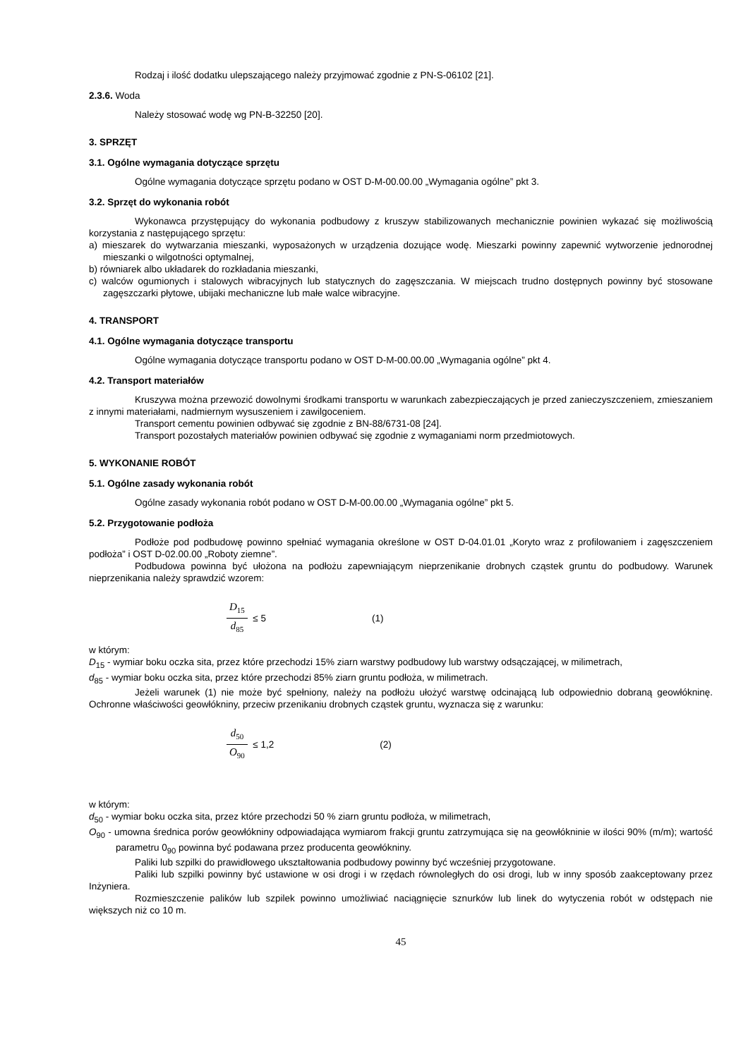Rodzaj i ilość dodatku ulepszającego należy przyjmować zgodnie z PN-S-06102 [21].
2.3.6. Woda
Należy stosować wodę wg PN-B-32250 [20].
3. SPRZĘT
3.1. Ogólne wymagania dotyczące sprzętu
Ogólne wymagania dotyczące sprzętu podano w OST D-M-00.00.00 „Wymagania ogólne” pkt 3.
3.2. Sprzęt do wykonania robót
Wykonawca przystępujący do wykonania podbudowy z kruszyw stabilizowanych mechanicznie powinien wykazać się możliwością korzystania z następującego sprzętu:
a) mieszarek do wytwarzania mieszanki, wyposażonych w urządzenia dozujące wodę. Mieszarki powinny zapewnić wytworzenie jednorodnej mieszanki o wilgotności optymalnej,
b) równiarek albo układarek do rozkładania mieszanki,
c) walców ogumionych i stalowych wibracyjnych lub statycznych do zagęszczania. W miejscach trudno dostępnych powinny być stosowane zagęszczarki płytowe, ubijaki mechaniczne lub małe walce wibracyjne.
4. TRANSPORT
4.1. Ogólne wymagania dotyczące transportu
Ogólne wymagania dotyczące transportu podano w OST D-M-00.00.00 „Wymagania ogólne” pkt 4.
4.2. Transport materiałów
Kruszywa można przewozić dowolnymi środkami transportu w warunkach zabezpieczających je przed zanieczyszczeniem, zmieszaniem z innymi materiałami, nadmiernym wysuszeniem i zawilgoceniem.
Transport cementu powinien odbywać się zgodnie z BN-88/6731-08 [24].
Transport pozostałych materiałów powinien odbywać się zgodnie z wymaganiami norm przedmiotowych.
5. WYKONANIE ROBÓT
5.1. Ogólne zasady wykonania robót
Ogólne zasady wykonania robót podano w OST D-M-00.00.00 „Wymagania ogólne” pkt 5.
5.2. Przygotowanie podłoża
Podłoże pod podbudowę powinno spełniać wymagania określone w OST D-04.01.01 „Koryto wraz z profilowaniem i zagęszczeniem podłoża” i OST D-02.00.00 „Roboty ziemne”.
Podbudowa powinna być ułożona na podłożu zapewniającym nieprzenikanie drobnych cząstek gruntu do podbudowy. Warunek nieprzenikania należy sprawdzić wzorem:
D<sub>15</sub> d<sub>85</sub> ≤ 5 (1)
w którym:
D<sub>15</sub> - wymiar boku oczka sita, przez które przechodzi 15% ziarn warstwy podbudowy lub warstwy odsączającej, w milimetrach,
d<sub>85</sub> - wymiar boku oczka sita, przez które przechodzi 85% ziarn gruntu podłoża, w milimetrach.
Jeżeli warunek (1) nie może być spełniony, należy na podłożu ułożyć warstwę odcinającą lub odpowiednio dobraną geowłókninę. Ochronne właściwości geowłókniny, przeciw przenikaniu drobnych cząstek gruntu, wyznacza się z warunku:
d<sub>50</sub> O<sub>90</sub> ≤ 1,2 (2)
w którym:
d<sub>50</sub> - wymiar boku oczka sita, przez które przechodzi 50 % ziarn gruntu podłoża, w milimetrach,
O<sub>90</sub> - umowna średnica porów geowłókniny odpowiadająca wymiarom frakcji gruntu zatrzymująca się na geowłókninie w ilości 90% (m/m); wartość parametru 0<sub>90</sub> powinna być podawana przez producenta geowłókniny.
Paliki lub szpilki do prawidłowego ukształtowania podbudowy powinny być wcześniej przygotowane.
Paliki lub szpilki powinny być ustawione w osi drogi i w rzędach równoległych do osi drogi, lub w inny sposób zaakceptowany przez Inżyniera.
Rozmieszczenie palików lub szpilek powinno umożliwiać naciągnięcie sznurków lub linek do wytyczenia robót w odstępach nie większych niż co 10 m.
45